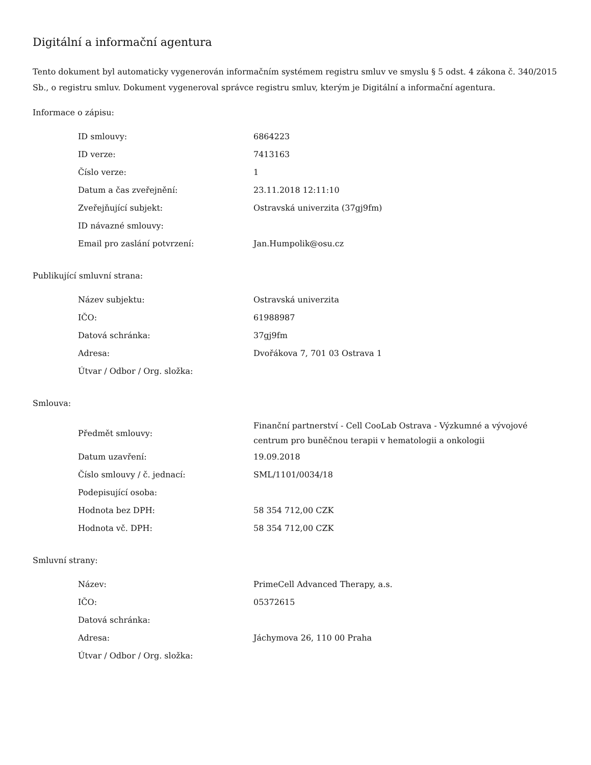Digitální a informační agentura
Tento dokument byl automaticky vygenerován informačním systémem registru smluv ve smyslu § 5 odst. 4 zákona č. 340/2015 Sb., o registru smluv. Dokument vygeneroval správce registru smluv, kterým je Digitální a informační agentura.
Informace o zápisu:
| ID smlouvy: | 6864223 |
| ID verze: | 7413163 |
| Číslo verze: | 1 |
| Datum a čas zveřejnění: | 23.11.2018 12:11:10 |
| Zveřejňující subjekt: | Ostravská univerzita (37gj9fm) |
| ID návazné smlouvy: | |
| Email pro zaslání potvrzení: | Jan.Humpolik@osu.cz |
Publikující smluvní strana:
| Název subjektu: | Ostravská univerzita |
| IČO: | 61988987 |
| Datová schránka: | 37gj9fm |
| Adresa: | Dvořákova 7, 701 03 Ostrava 1 |
| Útvar / Odbor / Org. složka: | |
Smlouva:
| Předmět smlouvy: | Finanční partnerství - Cell CooLab Ostrava - Výzkumné a vývojové centrum pro buněčnou terapii v hematologii a onkologii |
| Datum uzavření: | 19.09.2018 |
| Číslo smlouvy / č. jednací: | SML/1101/0034/18 |
| Podepisující osoba: | |
| Hodnota bez DPH: | 58 354 712,00 CZK |
| Hodnota vč. DPH: | 58 354 712,00 CZK |
Smluvní strany:
| Název: | PrimeCell Advanced Therapy, a.s. |
| IČO: | 05372615 |
| Datová schránka: | |
| Adresa: | Jáchymova 26, 110 00 Praha |
| Útvar / Odbor / Org. složka: | |